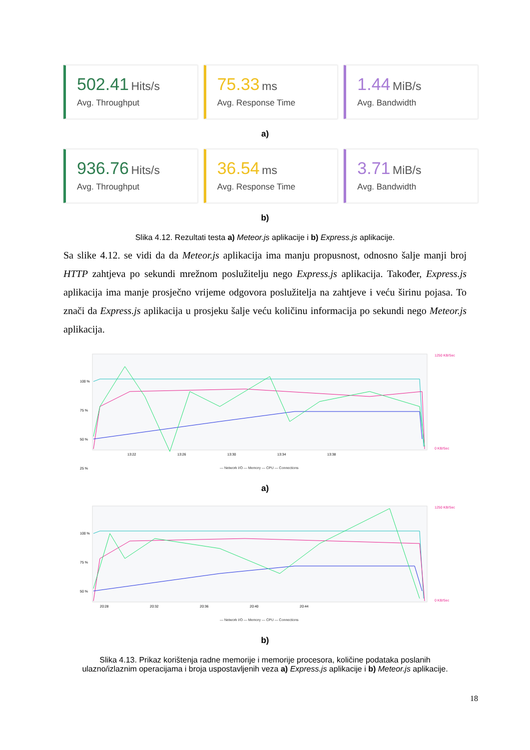502.41 Hits/s
Avg. Throughput
75.33 ms
Avg. Response Time
1.44 MiB/s
Avg. Bandwidth
a)
936.76 Hits/s
Avg. Throughput
36.54 ms
Avg. Response Time
3.71 MiB/s
Avg. Bandwidth
b)
Slika 4.12. Rezultati testa a) Meteor.js aplikacije i b) Express.js aplikacije.
Sa slike 4.12. se vidi da da Meteor.js aplikacija ima manju propusnost, odnosno šalje manji broj HTTP zahtjeva po sekundi mrežnom poslužitelju nego Express.js aplikacija. Također, Express.js aplikacija ima manje prosječno vrijeme odgovora poslužitelja na zahtjeve i veću širinu pojasa. To znači da Express.js aplikacija u prosjeku šalje veću količinu informacija po sekundi nego Meteor.js aplikacija.
100 %
75 %
50 %
25 %
13:22
13:26
13:30
13:34
13:38
1250 KB/Sec
0 KB/Sec
— Network I/O — Memory — CPU — Connections
a)
100 %
75 %
50 %
20:28
20:32
20:36
20:40
20:44
1250 KB/Sec
0 KB/Sec
— Network I/O — Memory — CPU — Connections
b)
Slika 4.13. Prikaz korištenja radne memorije i memorije procesora, količine podataka poslanih
ulazno/izlaznim operacijama i broja uspostavljenih veza a) Express.js aplikacije i b) Meteor.js aplikacije.
18